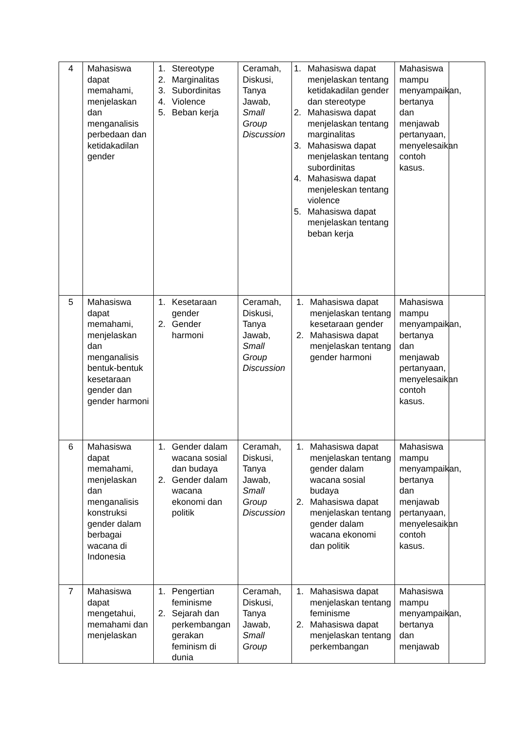| 4 | Mahasiswa dapat memahami, menjelaskan dan menganalisis perbedaan dan ketidakadilan gender | 1. Stereotype 2. Marginalitas 3. Subordinitas 4. Violence 5. Beban kerja | Ceramah, Diskusi, Tanya Jawab, Small Group Discussion | 1. Mahasiswa dapat menjelaskan tentang ketidakadilan gender dan stereotype 2. Mahasiswa dapat menjelaskan tentang marginalitas 3. Mahasiswa dapat menjelaskan tentang subordinitas 4. Mahasiswa dapat menjeleskan tentang violence 5. Mahasiswa dapat menjelaskan tentang beban kerja | Mahasiswa mampu menyampaikan, bertanya dan menjawab pertanyaan, menyelesaikan contoh kasus. | |
| 5 | Mahasiswa dapat memahami, menjelaskan dan menganalisis bentuk-bentuk kesetaraan gender dan gender harmoni | 1. Kesetaraan gender 2. Gender harmoni | Ceramah, Diskusi, Tanya Jawab, Small Group Discussion | 1. Mahasiswa dapat menjelaskan tentang kesetaraan gender 2. Mahasiswa dapat menjelaskan tentang gender harmoni | Mahasiswa mampu menyampaikan, bertanya dan menjawab pertanyaan, menyelesaikan contoh kasus. | |
| 6 | Mahasiswa dapat memahami, menjelaskan dan menganalisis konstruksi gender dalam berbagai wacana di Indonesia | 1. Gender dalam wacana sosial dan budaya 2. Gender dalam wacana ekonomi dan politik | Ceramah, Diskusi, Tanya Jawab, Small Group Discussion | 1. Mahasiswa dapat menjelaskan tentang gender dalam wacana sosial budaya 2. Mahasiswa dapat menjelaskan tentang gender dalam wacana ekonomi dan politik | Mahasiswa mampu menyampaikan, bertanya dan menjawab pertanyaan, menyelesaikan contoh kasus. | |
| 7 | Mahasiswa dapat mengetahui, memahami dan menjelaskan | 1. Pengertian feminisme 2. Sejarah dan perkembangan gerakan feminism di dunia | Ceramah, Diskusi, Tanya Jawab, Small Group | 1. Mahasiswa dapat menjelaskan tentang feminisme 2. Mahasiswa dapat menjelaskan tentang perkembangan | Mahasiswa mampu menyampaikan, bertanya dan menjawab | |